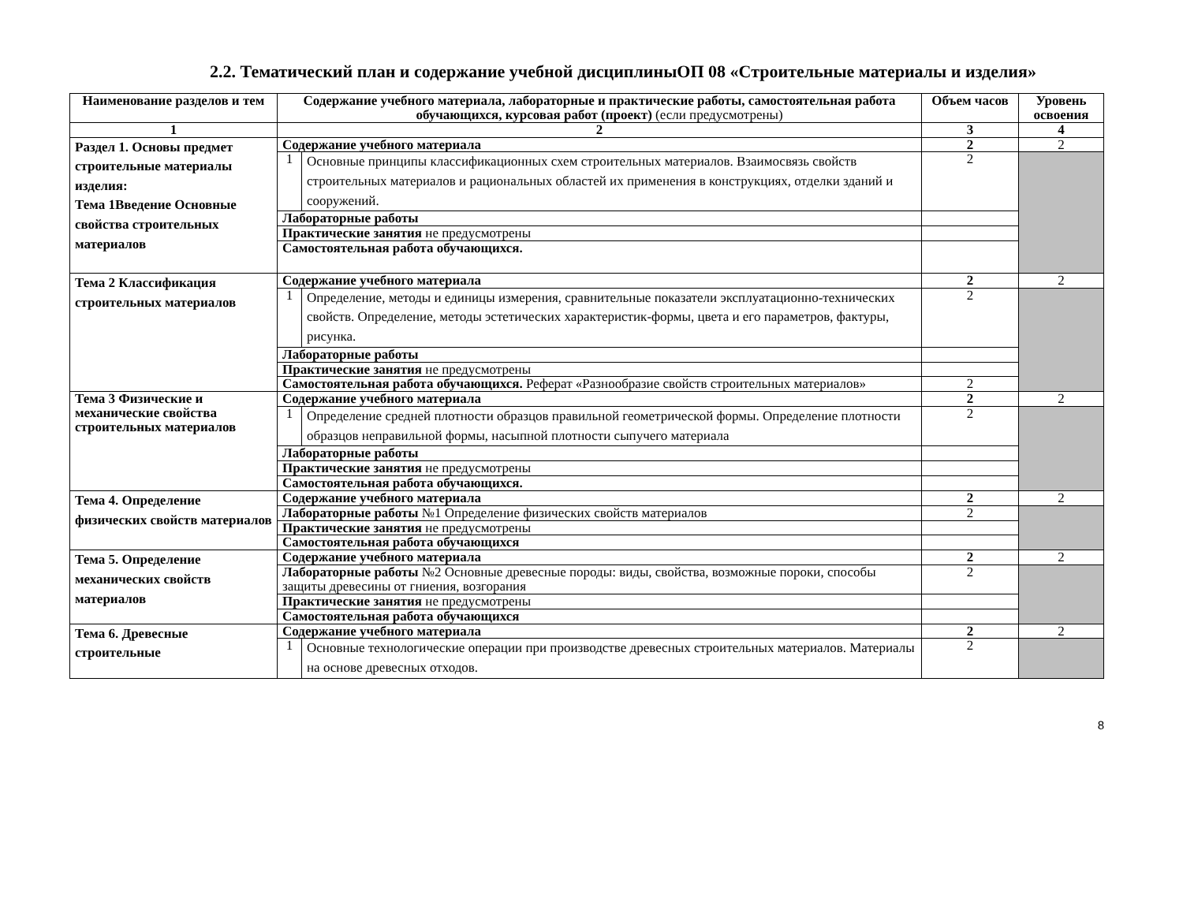2.2. Тематический план и содержание учебной дисциплиныОП 08 «Строительные материалы и изделия»
| Наименование разделов и тем | Содержание учебного материала, лабораторные и практические работы, самостоятельная работа обучающихся, курсовая работ (проект) (если предусмотрены) | | Объем часов | Уровень освоения |
| --- | --- | --- | --- | --- |
| 1 | 2 | | 3 | 4 |
| Раздел 1. Основы предмет строительные материалы изделия: Тема 1Введение Основные свойства строительных материалов | Содержание учебного материала | | 2 | 2 |
| | 1 | Основные принципы классификационных схем строительных материалов. Взаимосвязь свойств строительных материалов и рациональных областей их применения в конструкциях, отделки зданий и сооружений. | 2 | |
| | Лабораторные работы | | | |
| | Практические занятия не предусмотрены | | | |
| | Самостоятельная работа обучающихся. | | | |
| Тема 2 Классификация строительных материалов | Содержание учебного материала | | 2 | 2 |
| | 1 | Определение, методы и единицы измерения, сравнительные показатели эксплуатационно-технических свойств. Определение, методы эстетических характеристик-формы, цвета и его параметров, фактуры, рисунка. | 2 | |
| | Лабораторные работы | | | |
| | Практические занятия не предусмотрены | | | |
| | Самостоятельная работа обучающихся. Реферат «Разнообразие свойств строительных материалов» | | 2 | |
| Тема 3 Физические и механические свойства строительных материалов | Содержание учебного материала | | 2 | 2 |
| | 1 | Определение средней плотности образцов правильной геометрической формы. Определение плотности образцов неправильной формы, насыпной плотности сыпучего материала | 2 | |
| | Лабораторные работы | | | |
| | Практические занятия не предусмотрены | | | |
| | Самостоятельная работа обучающихся. | | | |
| Тема 4. Определение физических свойств материалов | Содержание учебного материала | | 2 | 2 |
| | Лабораторные работы №1 Определение физических свойств материалов | | 2 | |
| | Практические занятия не предусмотрены | | | |
| | Самостоятельная работа обучающихся | | | |
| Тема 5. Определение механических свойств материалов | Содержание учебного материала | | 2 | 2 |
| | Лабораторные работы №2 Основные древесные породы: виды, свойства, возможные пороки, способы защиты древесины от гниения, возгорания | | 2 | |
| | Практические занятия не предусмотрены | | | |
| | Самостоятельная работа обучающихся | | | |
| Тема 6. Древесные строительные | Содержание учебного материала | | 2 | 2 |
| | 1 | Основные технологические операции при производстве древесных строительных материалов. Материалы на основе древесных отходов. | 2 | |
8